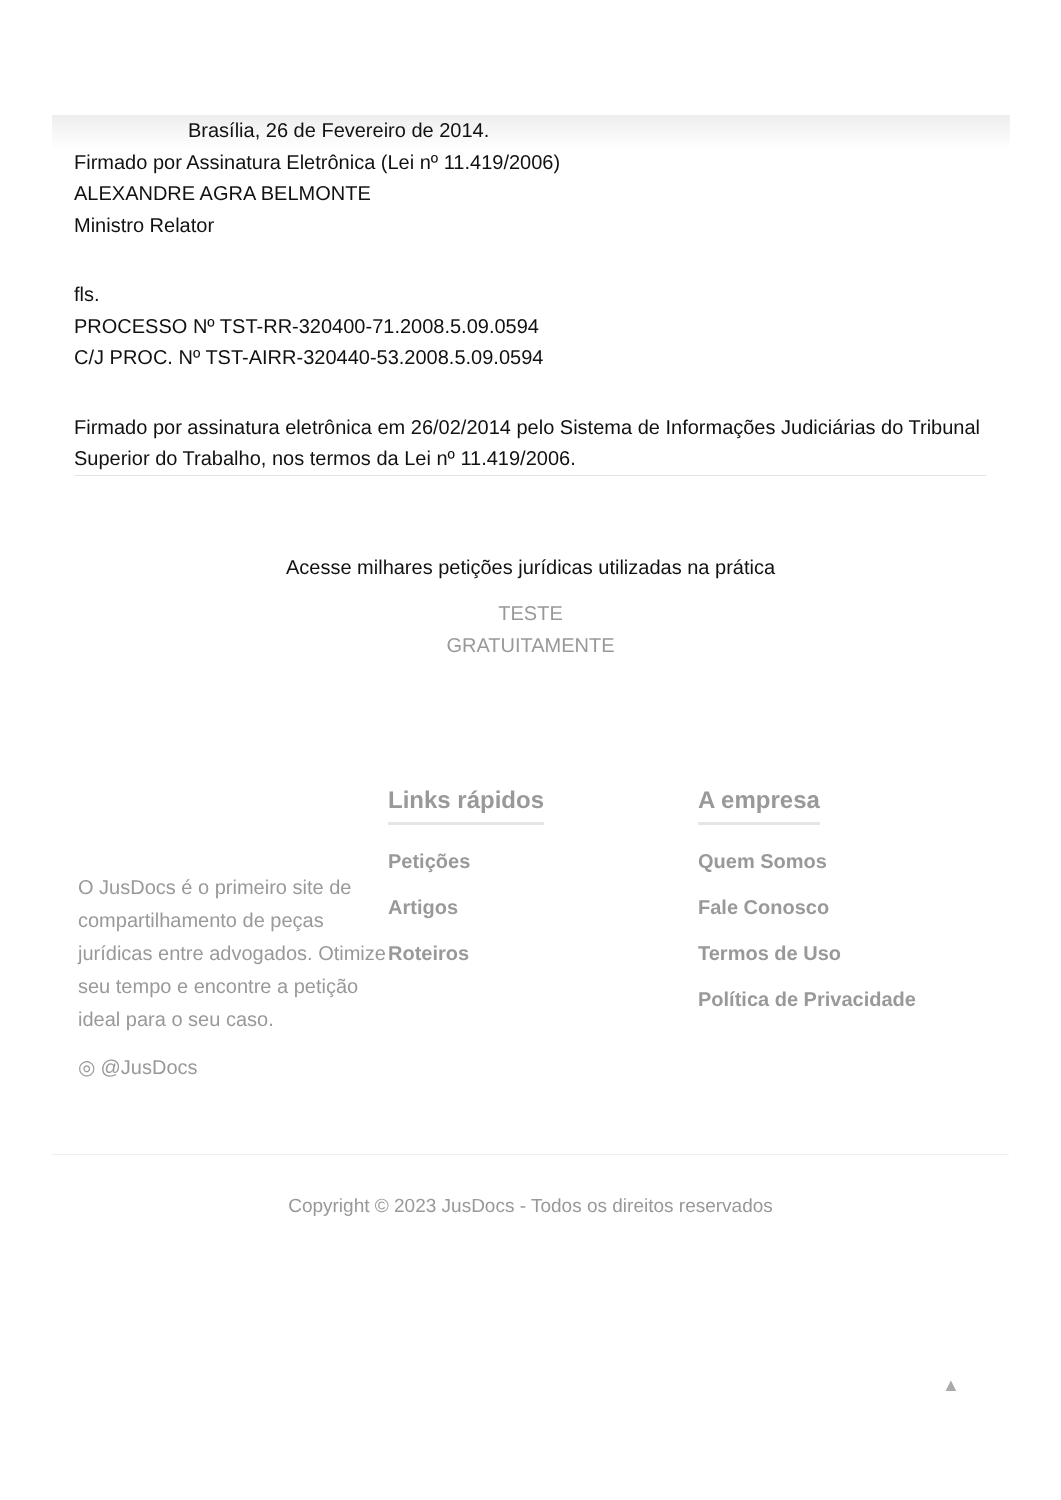Brasília, 26 de Fevereiro de 2014.
Firmado por Assinatura Eletrônica (Lei nº 11.419/2006)
ALEXANDRE AGRA BELMONTE
Ministro Relator
fls.
PROCESSO Nº TST-RR-320400-71.2008.5.09.0594
C/J PROC. Nº TST-AIRR-320440-53.2008.5.09.0594
Firmado por assinatura eletrônica em 26/02/2014 pelo Sistema de Informações Judiciárias do Tribunal Superior do Trabalho, nos termos da Lei nº 11.419/2006.
Acesse milhares petições jurídicas utilizadas na prática
TESTE
GRATUITAMENTE
O JusDocs é o primeiro site de compartilhamento de peças jurídicas entre advogados. Otimize seu tempo e encontre a petição ideal para o seu caso.
◎ @JusDocs
Links rápidos
Petições
Artigos
Roteiros
A empresa
Quem Somos
Fale Conosco
Termos de Uso
Política de Privacidade
Copyright © 2023 JusDocs - Todos os direitos reservados
▲